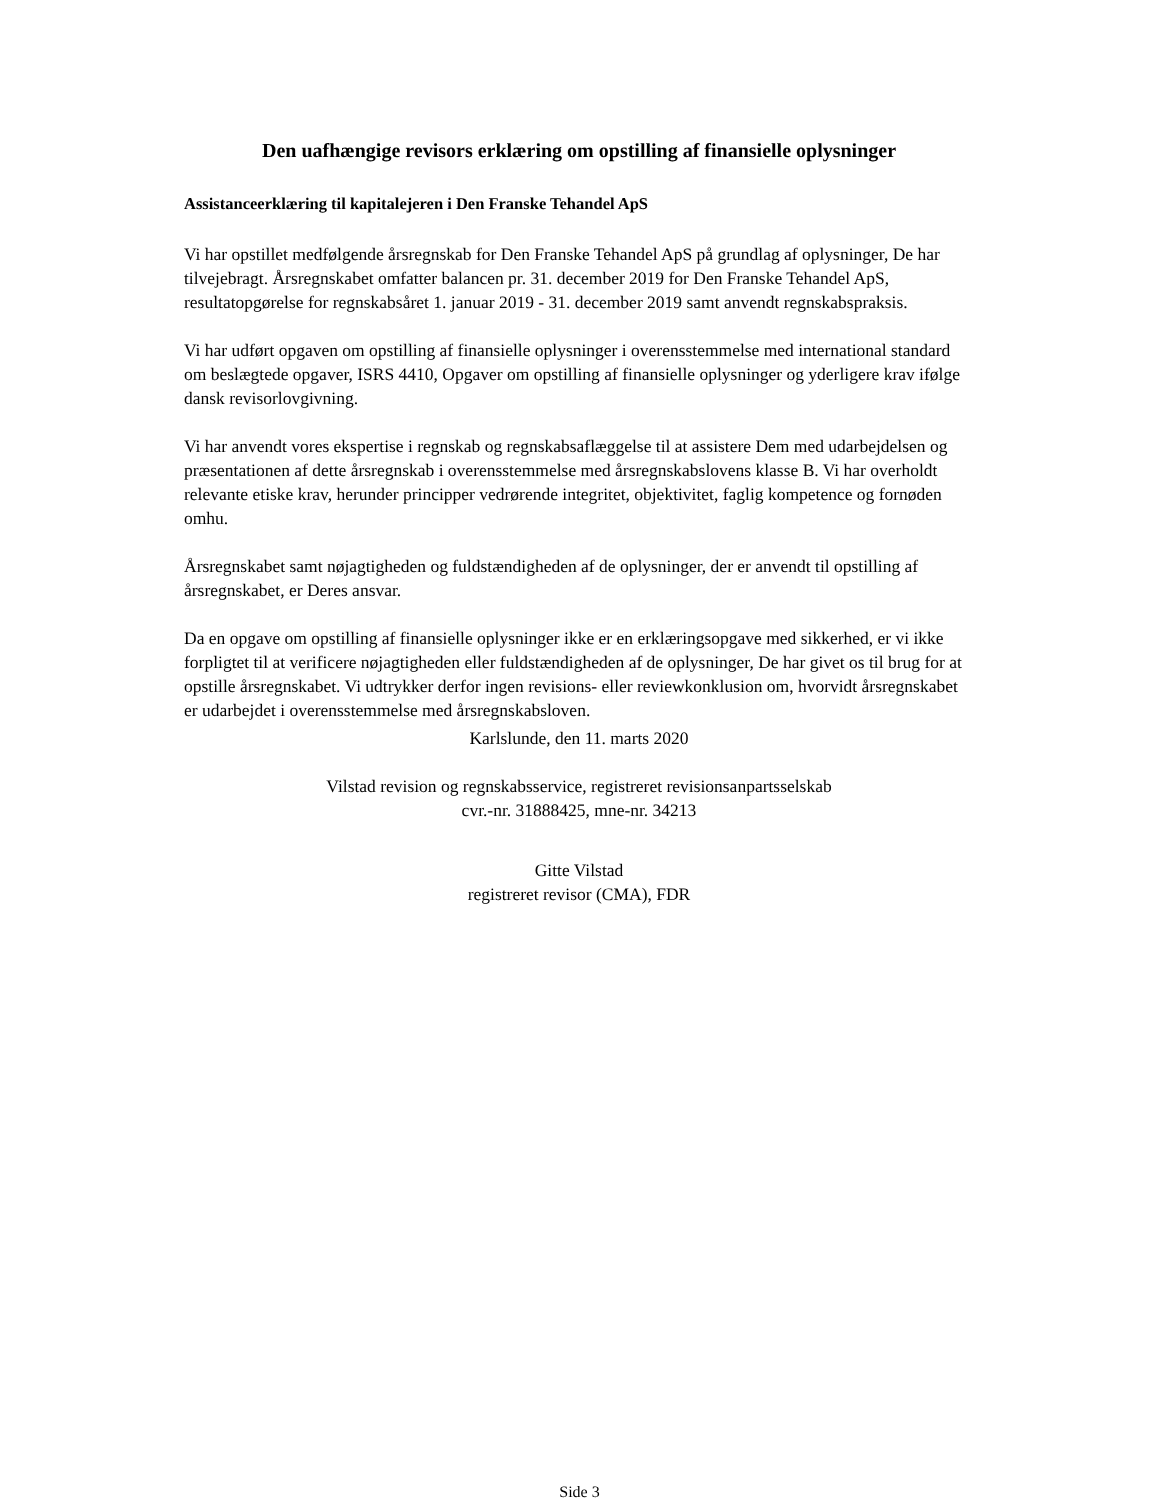Den uafhængige revisors erklæring om opstilling af finansielle oplysninger
Assistanceerklæring til kapitalejeren i Den Franske Tehandel ApS
Vi har opstillet medfølgende årsregnskab for Den Franske Tehandel ApS på grundlag af oplysninger, De har tilvejebragt. Årsregnskabet omfatter balancen pr. 31. december 2019 for Den Franske Tehandel ApS, resultatopgørelse for regnskabsåret 1. januar 2019 - 31. december 2019 samt anvendt regnskabspraksis.
Vi har udført opgaven om opstilling af finansielle oplysninger i overensstemmelse med international standard om beslægtede opgaver, ISRS 4410, Opgaver om opstilling af finansielle oplysninger og yderligere krav ifølge dansk revisorlovgivning.
Vi har anvendt vores ekspertise i regnskab og regnskabsaflæggelse til at assistere Dem med udarbejdelsen og præsentationen af dette årsregnskab i overensstemmelse med årsregnskabslovens klasse B. Vi har overholdt relevante etiske krav, herunder principper vedrørende integritet, objektivitet, faglig kompetence og fornøden omhu.
Årsregnskabet samt nøjagtigheden og fuldstændigheden af de oplysninger, der er anvendt til opstilling af årsregnskabet, er Deres ansvar.
Da en opgave om opstilling af finansielle oplysninger ikke er en erklæringsopgave med sikkerhed, er vi ikke forpligtet til at verificere nøjagtigheden eller fuldstændigheden af de oplysninger, De har givet os til brug for at opstille årsregnskabet. Vi udtrykker derfor ingen revisions- eller reviewkonklusion om, hvorvidt årsregnskabet er udarbejdet i overensstemmelse med årsregnskabsloven.
Karlslunde, den 11. marts 2020
Vilstad revision og regnskabsservice, registreret revisionsanpartsselskab
cvr.-nr. 31888425, mne-nr. 34213
Gitte Vilstad
registreret revisor (CMA), FDR
Side 3